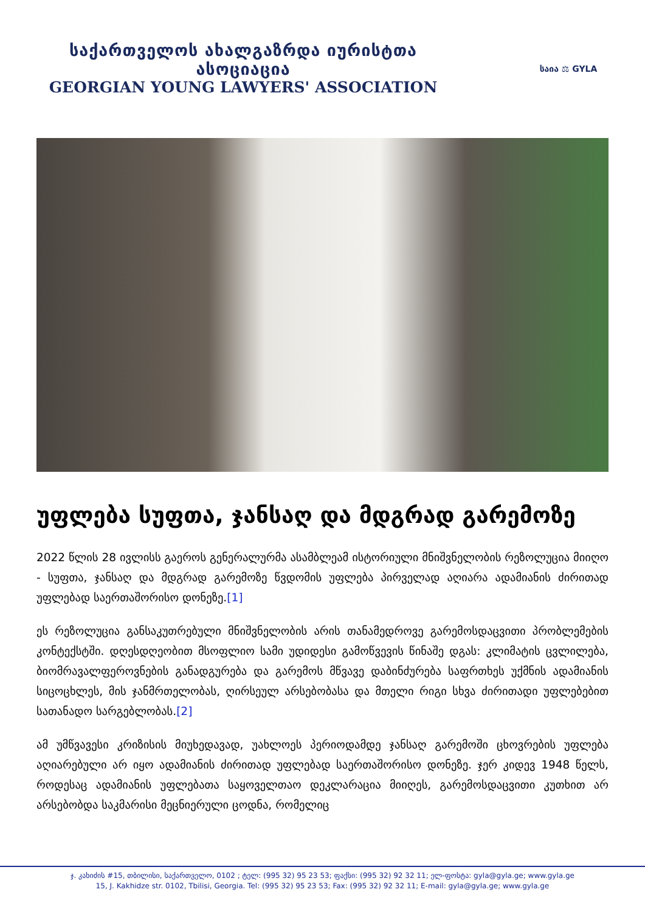საქართველოს ახალგაზრდა იურისტთა ასოციაცია
GEORGIAN YOUNG LAWYERS' ASSOCIATION
საია ⚖ GYLA
უფლება სუფთა, ჯანსაღ და მდგრად გარემოზე
2022 წლის 28 ივლისს გაეროს გენერალურმა ასამბლეამ ისტორიული მნიშვნელობის რეზოლუცია მიიღო - სუფთა, ჯანსაღ და მდგრად გარემოზე წვდომის უფლება პირველად აღიარა ადამიანის ძირითად უფლებად საერთაშორისო დონეზე.[1]
ეს რეზოლუცია განსაკუთრებული მნიშვნელობის არის თანამედროვე გარემოსდაცვითი პრობლემების კონტექსტში. დღესდღეობით მსოფლიო სამი უდიდესი გამოწვევის წინაშე დგას: კლიმატის ცვლილება, ბიომრავალფეროვნების განადგურება და გარემოს მწვავე დაბინძურება საფრთხეს უქმნის ადამიანის სიცოცხლეს, მის ჯანმრთელობას, ღირსეულ არსებობასა და მთელი რიგი სხვა ძირითადი უფლებებით სათანადო სარგებლობას.[2]
ამ უმწვავესი კრიზისის მიუხედავად, უახლოეს პერიოდამდე ჯანსაღ გარემოში ცხოვრების უფლება აღიარებული არ იყო ადამიანის ძირითად უფლებად საერთაშორისო დონეზე. ჯერ კიდევ 1948 წელს, როდესაც ადამიანის უფლებათა საყოველთაო დეკლარაცია მიიღეს, გარემოსდაცვითი კუთხით არ არსებობდა საკმარისი მეცნიერული ცოდნა, რომელიც
ჯ. კახიძის #15, თბილისი, საქართველო, 0102 ; ტელ: (995 32) 95 23 53; ფაქსი: (995 32) 92 32 11; ელ-ფოსტა: gyla@gyla.ge; www.gyla.ge
15, J. Kakhidze str. 0102, Tbilisi, Georgia. Tel: (995 32) 95 23 53; Fax: (995 32) 92 32 11; E-mail: gyla@gyla.ge; www.gyla.ge